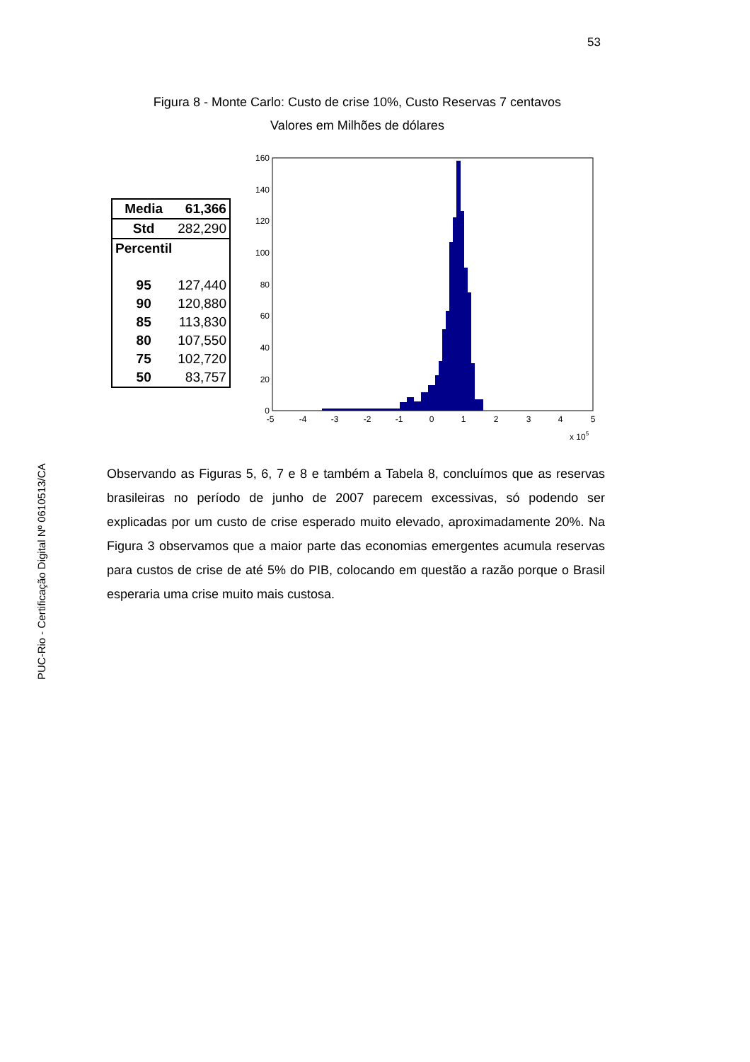53
Figura 8 - Monte Carlo: Custo de crise 10%, Custo Reservas 7 centavos
Valores em Milhões de dólares
| Media | 61,366 |
| Std | 282,290 |
| Percentil | |
| 95 | 127,440 |
| 90 | 120,880 |
| 85 | 113,830 |
| 80 | 107,550 |
| 75 | 102,720 |
| 50 | 83,757 |
160
140
120
100
80
60
40
20
0
-5
-4
-3
-2
-1
0
1
2
3
4
5
x 105
PUC-Rio - Certificação Digital Nº 0610513/CA
Observando as Figuras 5, 6, 7 e 8 e também a Tabela 8, concluímos que as reservas brasileiras no período de junho de 2007 parecem excessivas, só podendo ser explicadas por um custo de crise esperado muito elevado, aproximadamente 20%. Na Figura 3 observamos que a maior parte das economias emergentes acumula reservas para custos de crise de até 5% do PIB, colocando em questão a razão porque o Brasil esperaria uma crise muito mais custosa.